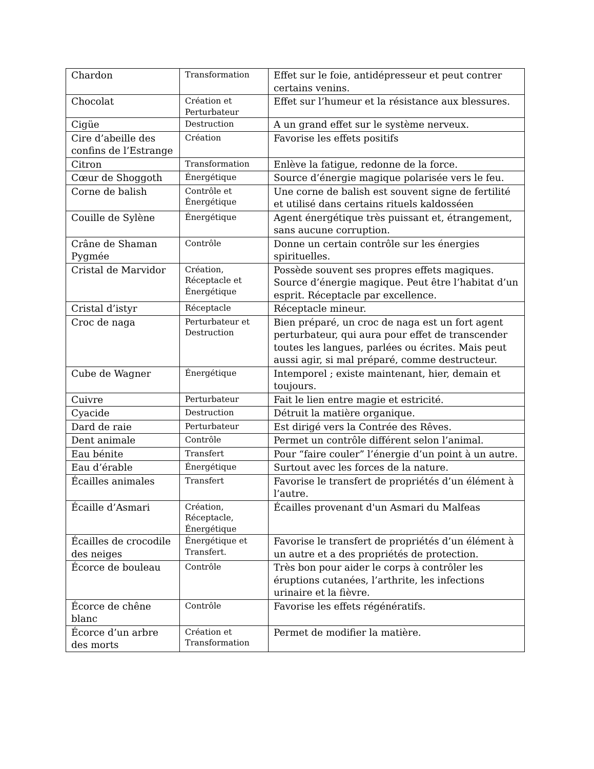| Chardon | Transformation | Effet sur le foie, antidépresseur et peut contrer certains venins. |
| Chocolat | Création et Perturbateur | Effet sur l’humeur et la résistance aux blessures. |
| Cigüe | Destruction | A un grand effet sur le système nerveux. |
| Cire d’abeille des confins de l’Estrange | Création | Favorise les effets positifs |
| Citron | Transformation | Enlève la fatigue, redonne de la force. |
| Cœur de Shoggoth | Énergétique | Source d’énergie magique polarisée vers le feu. |
| Corne de balish | Contrôle et Énergétique | Une corne de balish est souvent signe de fertilité et utilisé dans certains rituels kaldosséen |
| Couille de Sylène | Énergétique | Agent énergétique très puissant et, étrangement, sans aucune corruption. |
| Crâne de Shaman Pygmée | Contrôle | Donne un certain contrôle sur les énergies spirituelles. |
| Cristal de Marvidor | Création, Réceptacle et Énergétique | Possède souvent ses propres effets magiques. Source d’énergie magique. Peut être l’habitat d’un esprit. Réceptacle par excellence. |
| Cristal d’istyr | Réceptacle | Réceptacle mineur. |
| Croc de naga | Perturbateur et Destruction | Bien préparé, un croc de naga est un fort agent perturbateur, qui aura pour effet de transcender toutes les langues, parlées ou écrites. Mais peut aussi agir, si mal préparé, comme destructeur. |
| Cube de Wagner | Énergétique | Intemporel ; existe maintenant, hier, demain et toujours. |
| Cuivre | Perturbateur | Fait le lien entre magie et estricité. |
| Cyacide | Destruction | Détruit la matière organique. |
| Dard de raie | Perturbateur | Est dirigé vers la Contrée des Rêves. |
| Dent animale | Contrôle | Permet un contrôle différent selon l’animal. |
| Eau bénite | Transfert | Pour “faire couler” l’énergie d’un point à un autre. |
| Eau d’érable | Énergétique | Surtout avec les forces de la nature. |
| Écailles animales | Transfert | Favorise le transfert de propriétés d’un élément à l’autre. |
| Écaille d’Asmari | Création, Réceptacle, Énergétique | Écailles provenant d'un Asmari du Malfeas |
| Écailles de crocodile des neiges | Énergétique et Transfert. | Favorise le transfert de propriétés d’un élément à un autre et a des propriétés de protection. |
| Écorce de bouleau | Contrôle | Très bon pour aider le corps à contrôler les éruptions cutanées, l’arthrite, les infections urinaire et la fièvre. |
| Écorce de chêne blanc | Contrôle | Favorise les effets régénératifs. |
| Écorce d’un arbre des morts | Création et Transformation | Permet de modifier la matière. |